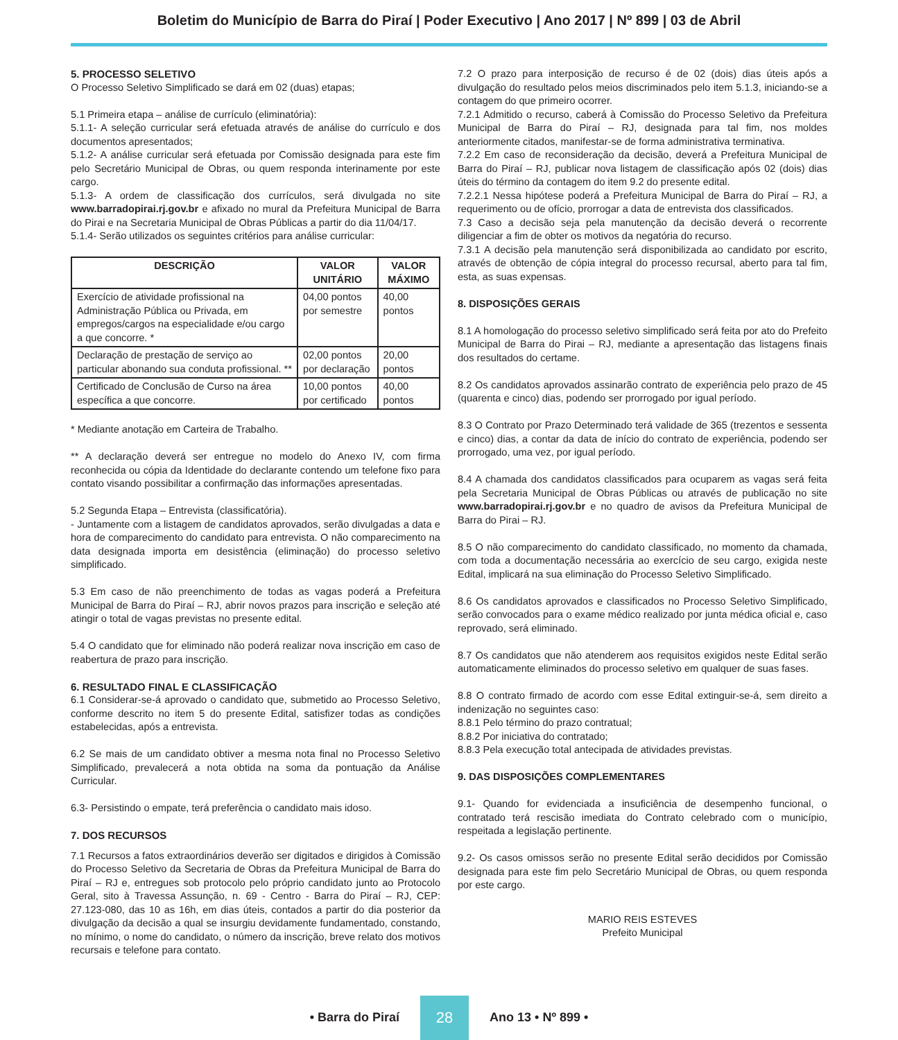Boletim do Município de Barra do Piraí | Poder Executivo | Ano 2017 | Nº 899 | 03 de Abril
5. PROCESSO SELETIVO
O Processo Seletivo Simplificado se dará em 02 (duas) etapas;
5.1 Primeira etapa – análise de currículo (eliminatória):
5.1.1- A seleção curricular será efetuada através de análise do currículo e dos documentos apresentados;
5.1.2- A análise curricular será efetuada por Comissão designada para este fim pelo Secretário Municipal de Obras, ou quem responda interinamente por este cargo.
5.1.3- A ordem de classificação dos currículos, será divulgada no site www.barradopirai.rj.gov.br e afixado no mural da Prefeitura Municipal de Barra do Pirai e na Secretaria Municipal de Obras Públicas a partir do dia 11/04/17.
5.1.4- Serão utilizados os seguintes critérios para análise curricular:
| DESCRIÇÃO | VALOR UNITÁRIO | VALOR MÁXIMO |
| --- | --- | --- |
| Exercício de atividade profissional na Administração Pública ou Privada, em empregos/cargos na especialidade e/ou cargo a que concorre. * | 04,00 pontos por semestre | 40,00 pontos |
| Declaração de prestação de serviço ao particular abonando sua conduta profissional. ** | 02,00 pontos por declaração | 20,00 pontos |
| Certificado de Conclusão de Curso na área específica a que concorre. | 10,00 pontos por certificado | 40,00 pontos |
* Mediante anotação em Carteira de Trabalho.
** A declaração deverá ser entregue no modelo do Anexo IV, com firma reconhecida ou cópia da Identidade do declarante contendo um telefone fixo para contato visando possibilitar a confirmação das informações apresentadas.
5.2 Segunda Etapa – Entrevista (classificatória).
- Juntamente com a listagem de candidatos aprovados, serão divulgadas a data e hora de comparecimento do candidato para entrevista. O não comparecimento na data designada importa em desistência (eliminação) do processo seletivo simplificado.
5.3 Em caso de não preenchimento de todas as vagas poderá a Prefeitura Municipal de Barra do Piraí – RJ, abrir novos prazos para inscrição e seleção até atingir o total de vagas previstas no presente edital.
5.4 O candidato que for eliminado não poderá realizar nova inscrição em caso de reabertura de prazo para inscrição.
6. RESULTADO FINAL E CLASSIFICAÇÃO
6.1 Considerar-se-á aprovado o candidato que, submetido ao Processo Seletivo, conforme descrito no item 5 do presente Edital, satisfizer todas as condições estabelecidas, após a entrevista.
6.2 Se mais de um candidato obtiver a mesma nota final no Processo Seletivo Simplificado, prevalecerá a nota obtida na soma da pontuação da Análise Curricular.
6.3- Persistindo o empate, terá preferência o candidato mais idoso.
7. DOS RECURSOS
7.1 Recursos a fatos extraordinários deverão ser digitados e dirigidos à Comissão do Processo Seletivo da Secretaria de Obras da Prefeitura Municipal de Barra do Piraí – RJ e, entregues sob protocolo pelo próprio candidato junto ao Protocolo Geral, sito à Travessa Assunção, n. 69 - Centro - Barra do Piraí – RJ, CEP: 27.123-080, das 10 as 16h, em dias úteis, contados a partir do dia posterior da divulgação da decisão a qual se insurgiu devidamente fundamentado, constando, no mínimo, o nome do candidato, o número da inscrição, breve relato dos motivos recursais e telefone para contato.
7.2 O prazo para interposição de recurso é de 02 (dois) dias úteis após a divulgação do resultado pelos meios discriminados pelo item 5.1.3, iniciando-se a contagem do que primeiro ocorrer.
7.2.1 Admitido o recurso, caberá à Comissão do Processo Seletivo da Prefeitura Municipal de Barra do Piraí – RJ, designada para tal fim, nos moldes anteriormente citados, manifestar-se de forma administrativa terminativa.
7.2.2 Em caso de reconsideração da decisão, deverá a Prefeitura Municipal de Barra do Piraí – RJ, publicar nova listagem de classificação após 02 (dois) dias úteis do término da contagem do item 9.2 do presente edital.
7.2.2.1 Nessa hipótese poderá a Prefeitura Municipal de Barra do Piraí – RJ, a requerimento ou de ofício, prorrogar a data de entrevista dos classificados.
7.3 Caso a decisão seja pela manutenção da decisão deverá o recorrente diligenciar a fim de obter os motivos da negatória do recurso.
7.3.1 A decisão pela manutenção será disponibilizada ao candidato por escrito, através de obtenção de cópia integral do processo recursal, aberto para tal fim, esta, as suas expensas.
8. DISPOSIÇÕES GERAIS
8.1 A homologação do processo seletivo simplificado será feita por ato do Prefeito Municipal de Barra do Pirai – RJ, mediante a apresentação das listagens finais dos resultados do certame.
8.2 Os candidatos aprovados assinarão contrato de experiência pelo prazo de 45 (quarenta e cinco) dias, podendo ser prorrogado por igual período.
8.3 O Contrato por Prazo Determinado terá validade de 365 (trezentos e sessenta e cinco) dias, a contar da data de início do contrato de experiência, podendo ser prorrogado, uma vez, por igual período.
8.4 A chamada dos candidatos classificados para ocuparem as vagas será feita pela Secretaria Municipal de Obras Públicas ou através de publicação no site www.barradopirai.rj.gov.br e no quadro de avisos da Prefeitura Municipal de Barra do Pirai – RJ.
8.5 O não comparecimento do candidato classificado, no momento da chamada, com toda a documentação necessária ao exercício de seu cargo, exigida neste Edital, implicará na sua eliminação do Processo Seletivo Simplificado.
8.6 Os candidatos aprovados e classificados no Processo Seletivo Simplificado, serão convocados para o exame médico realizado por junta médica oficial e, caso reprovado, será eliminado.
8.7 Os candidatos que não atenderem aos requisitos exigidos neste Edital serão automaticamente eliminados do processo seletivo em qualquer de suas fases.
8.8 O contrato firmado de acordo com esse Edital extinguir-se-á, sem direito a indenização no seguintes caso:
8.8.1 Pelo término do prazo contratual;
8.8.2 Por iniciativa do contratado;
8.8.3 Pela execução total antecipada de atividades previstas.
9. DAS DISPOSIÇÕES COMPLEMENTARES
9.1- Quando for evidenciada a insuficiência de desempenho funcional, o contratado terá rescisão imediata do Contrato celebrado com o município, respeitada a legislação pertinente.
9.2- Os casos omissos serão no presente Edital serão decididos por Comissão designada para este fim pelo Secretário Municipal de Obras, ou quem responda por este cargo.
MARIO REIS ESTEVES
Prefeito Municipal
• Barra do Piraí 28 Ano 13 • Nº 899 •